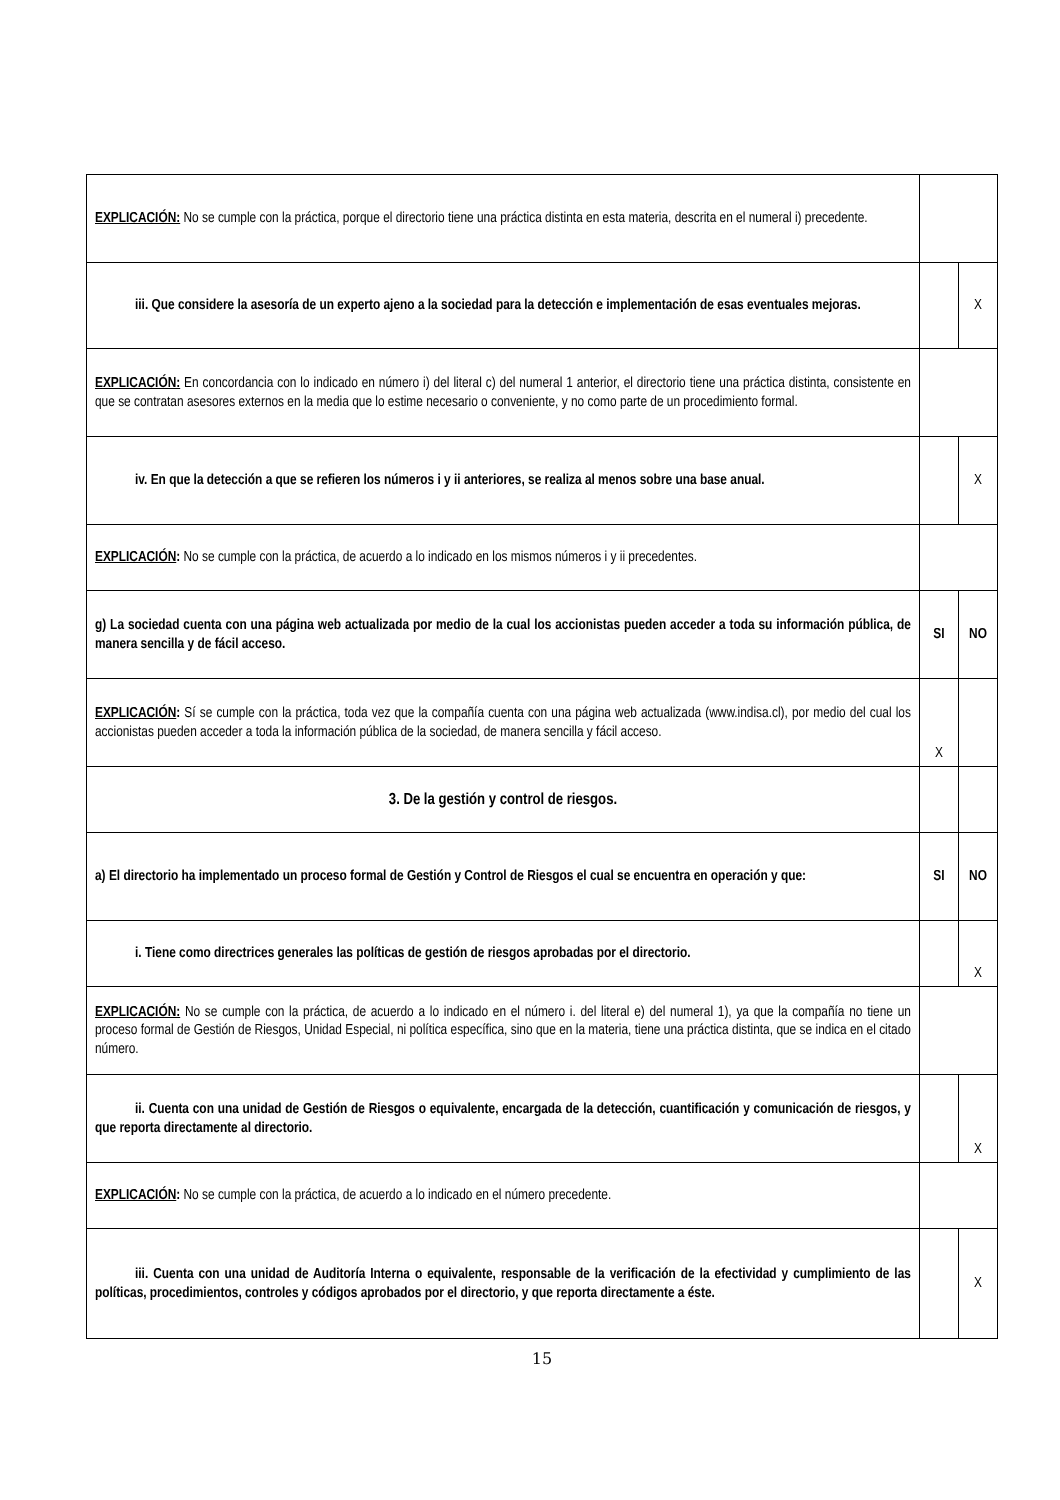| EXPLICACIÓN: No se cumple con la práctica, porque el directorio tiene una práctica distinta en esta materia, descrita en el numeral i) precedente. | | |
| iii. Que considere la asesoría de un experto ajeno a la sociedad para la detección e implementación de esas eventuales mejoras. | | X |
| EXPLICACIÓN: En concordancia con lo indicado en número i) del literal c) del numeral 1 anterior, el directorio tiene una práctica distinta, consistente en que se contratan asesores externos en la media que lo estime necesario o conveniente, y no como parte de un procedimiento formal. | | |
| iv. En que la detección a que se refieren los números i y ii anteriores, se realiza al menos sobre una base anual. | | X |
| EXPLICACIÓN : No se cumple con la práctica, de acuerdo a lo indicado en los mismos números i y ii precedentes. | | |
| g) La sociedad cuenta con una página web actualizada por medio de la cual los accionistas pueden acceder a toda su información pública, de manera sencilla y de fácil acceso. | SI | NO |
| EXPLICACIÓN : Sí se cumple con la práctica, toda vez que la compañía cuenta con una página web actualizada (www.indisa.cl), por medio del cual los accionistas pueden acceder a toda la información pública de la sociedad, de manera sencilla y fácil acceso. | X | |
| 3. De la gestión y control de riesgos. | | |
| a) El directorio ha implementado un proceso formal de Gestión y Control de Riesgos el cual se encuentra en operación y que: | SI | NO |
| i. Tiene como directrices generales las políticas de gestión de riesgos aprobadas por el directorio. | | X |
| EXPLICACIÓN: No se cumple con la práctica, de acuerdo a lo indicado en el número i. del literal e) del numeral 1), ya que la compañía no tiene un proceso formal de Gestión de Riesgos, Unidad Especial, ni política específica, sino que en la materia, tiene una práctica distinta, que se indica en el citado número. | | |
| ii. Cuenta con una unidad de Gestión de Riesgos o equivalente, encargada de la detección, cuantificación y comunicación de riesgos, y que reporta directamente al directorio. | | X |
| EXPLICACIÓN : No se cumple con la práctica, de acuerdo a lo indicado en el número precedente. | | |
| iii. Cuenta con una unidad de Auditoría Interna o equivalente, responsable de la verificación de la efectividad y cumplimiento de las políticas, procedimientos, controles y códigos aprobados por el directorio, y que reporta directamente a éste. | | X |
15